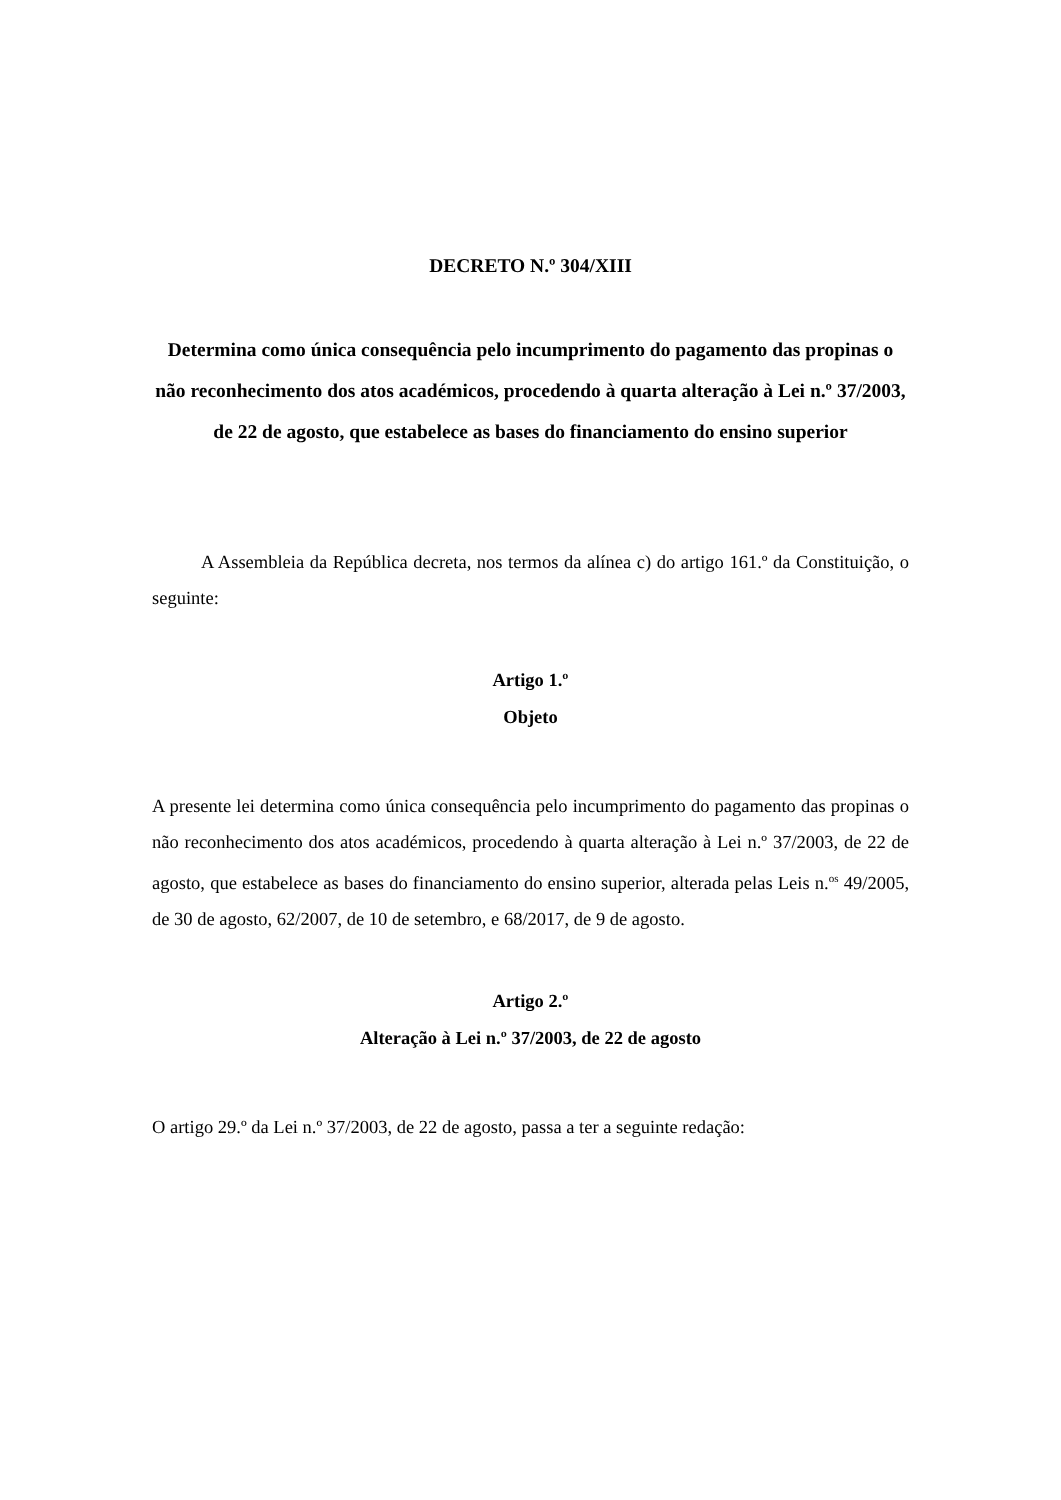DECRETO N.º 304/XIII
Determina como única consequência pelo incumprimento do pagamento das propinas o não reconhecimento dos atos académicos, procedendo à quarta alteração à Lei n.º 37/2003, de 22 de agosto, que estabelece as bases do financiamento do ensino superior
A Assembleia da República decreta, nos termos da alínea c) do artigo 161.º da Constituição, o seguinte:
Artigo 1.º
Objeto
A presente lei determina como única consequência pelo incumprimento do pagamento das propinas o não reconhecimento dos atos académicos, procedendo à quarta alteração à Lei n.º 37/2003, de 22 de agosto, que estabelece as bases do financiamento do ensino superior, alterada pelas Leis n.<sup>os</sup> 49/2005, de 30 de agosto, 62/2007, de 10 de setembro, e 68/2017, de 9 de agosto.
Artigo 2.º
Alteração à Lei n.º 37/2003, de 22 de agosto
O artigo 29.º da Lei n.º 37/2003, de 22 de agosto, passa a ter a seguinte redação: